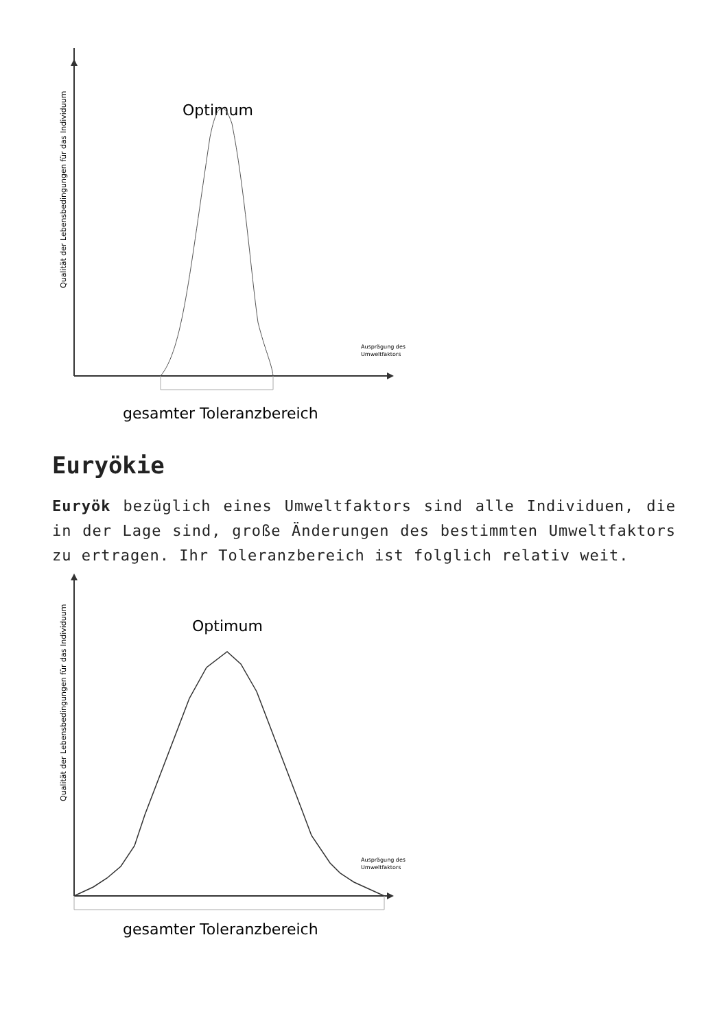Qualität der Lebensbedingungen für das Individuum
Optimum
Ausprägung des
Umweltfaktors
gesamter Toleranzbereich
Euryökie
Euryök bezüglich eines Umweltfaktors sind alle Individuen, die in der Lage sind, große Änderungen des bestimmten Umweltfaktors zu ertragen. Ihr Toleranzbereich ist folglich relativ weit.
Qualität der Lebensbedingungen für das Individuum
Optimum
Ausprägung des
Umweltfaktors
gesamter Toleranzbereich